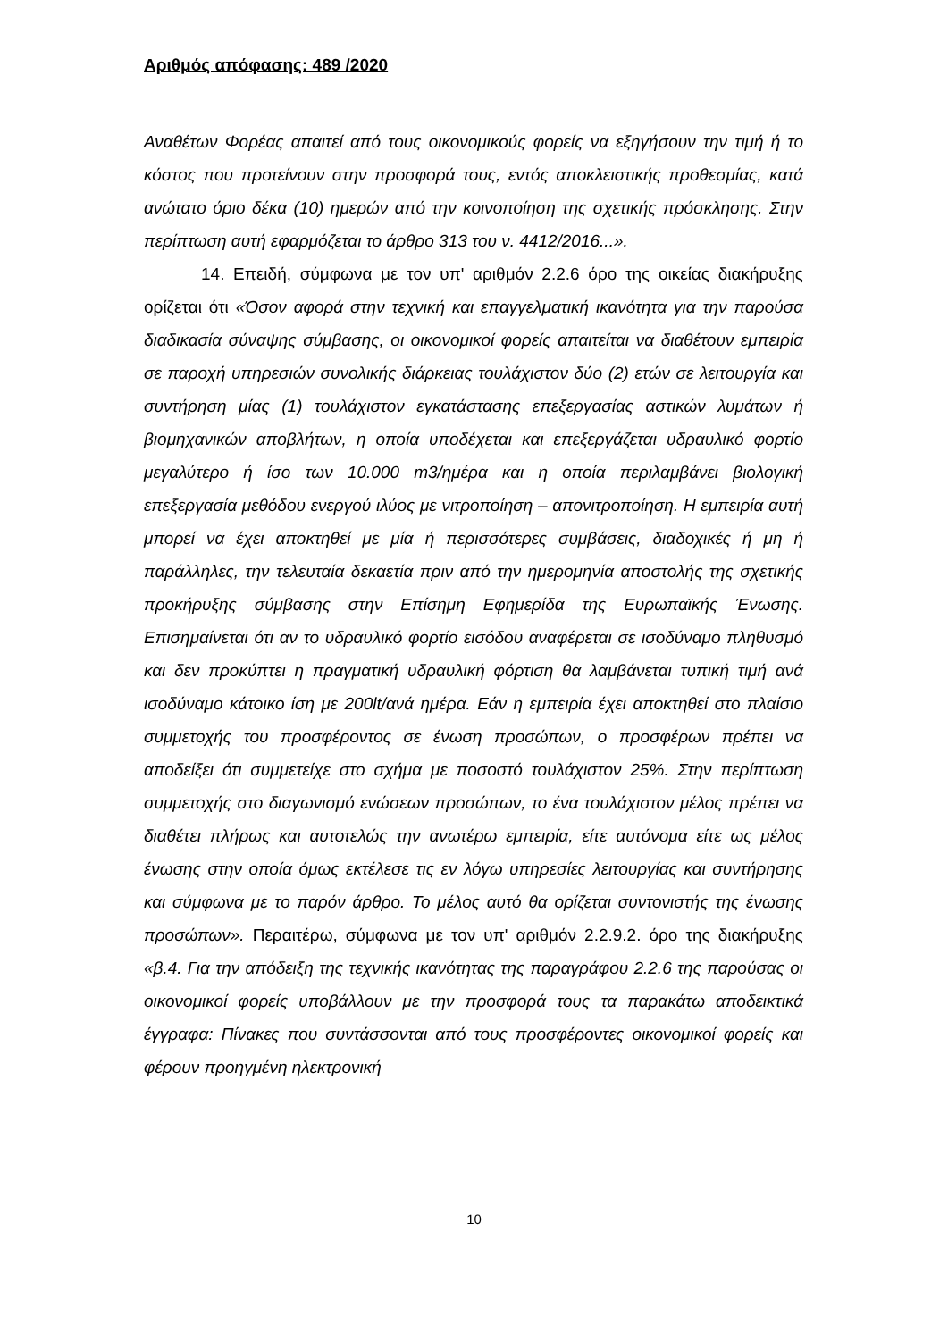Αριθμός απόφασης: 489 /2020
Αναθέτων Φορέας απαιτεί από τους οικονομικούς φορείς να εξηγήσουν την τιμή ή το κόστος που προτείνουν στην προσφορά τους, εντός αποκλειστικής προθεσμίας, κατά ανώτατο όριο δέκα (10) ημερών από την κοινοποίηση της σχετικής πρόσκλησης. Στην περίπτωση αυτή εφαρμόζεται το άρθρο 313 του ν. 4412/2016...».
14. Επειδή, σύμφωνα με τον υπ' αριθμόν 2.2.6 όρο της οικείας διακήρυξης ορίζεται ότι «Όσον αφορά στην τεχνική και επαγγελματική ικανότητα για την παρούσα διαδικασία σύναψης σύμβασης, οι οικονομικοί φορείς απαιτείται να διαθέτουν εμπειρία σε παροχή υπηρεσιών συνολικής διάρκειας τουλάχιστον δύο (2) ετών σε λειτουργία και συντήρηση μίας (1) τουλάχιστον εγκατάστασης επεξεργασίας αστικών λυμάτων ή βιομηχανικών αποβλήτων, η οποία υποδέχεται και επεξεργάζεται υδραυλικό φορτίο μεγαλύτερο ή ίσο των 10.000 m3/ημέρα και η οποία περιλαμβάνει βιολογική επεξεργασία μεθόδου ενεργού ιλύος με νιτροποίηση – απονιτροποίηση. Η εμπειρία αυτή μπορεί να έχει αποκτηθεί με μία ή περισσότερες συμβάσεις, διαδοχικές ή μη ή παράλληλες, την τελευταία δεκαετία πριν από την ημερομηνία αποστολής της σχετικής προκήρυξης σύμβασης στην Επίσημη Εφημερίδα της Ευρωπαϊκής Ένωσης. Επισημαίνεται ότι αν το υδραυλικό φορτίο εισόδου αναφέρεται σε ισοδύναμο πληθυσμό και δεν προκύπτει η πραγματική υδραυλική φόρτιση θα λαμβάνεται τυπική τιμή ανά ισοδύναμο κάτοικο ίση με 200lt/ανά ημέρα. Εάν η εμπειρία έχει αποκτηθεί στο πλαίσιο συμμετοχής του προσφέροντος σε ένωση προσώπων, ο προσφέρων πρέπει να αποδείξει ότι συμμετείχε στο σχήμα με ποσοστό τουλάχιστον 25%. Στην περίπτωση συμμετοχής στο διαγωνισμό ενώσεων προσώπων, το ένα τουλάχιστον μέλος πρέπει να διαθέτει πλήρως και αυτοτελώς την ανωτέρω εμπειρία, είτε αυτόνομα είτε ως μέλος ένωσης στην οποία όμως εκτέλεσε τις εν λόγω υπηρεσίες λειτουργίας και συντήρησης και σύμφωνα με το παρόν άρθρο. Το μέλος αυτό θα ορίζεται συντονιστής της ένωσης προσώπων». Περαιτέρω, σύμφωνα με τον υπ' αριθμόν 2.2.9.2. όρο της διακήρυξης «β.4. Για την απόδειξη της τεχνικής ικανότητας της παραγράφου 2.2.6 της παρούσας οι οικονομικοί φορείς υποβάλλουν με την προσφορά τους τα παρακάτω αποδεικτικά έγγραφα: Πίνακες που συντάσσονται από τους προσφέροντες οικονομικοί φορείς και φέρουν προηγμένη ηλεκτρονική
10